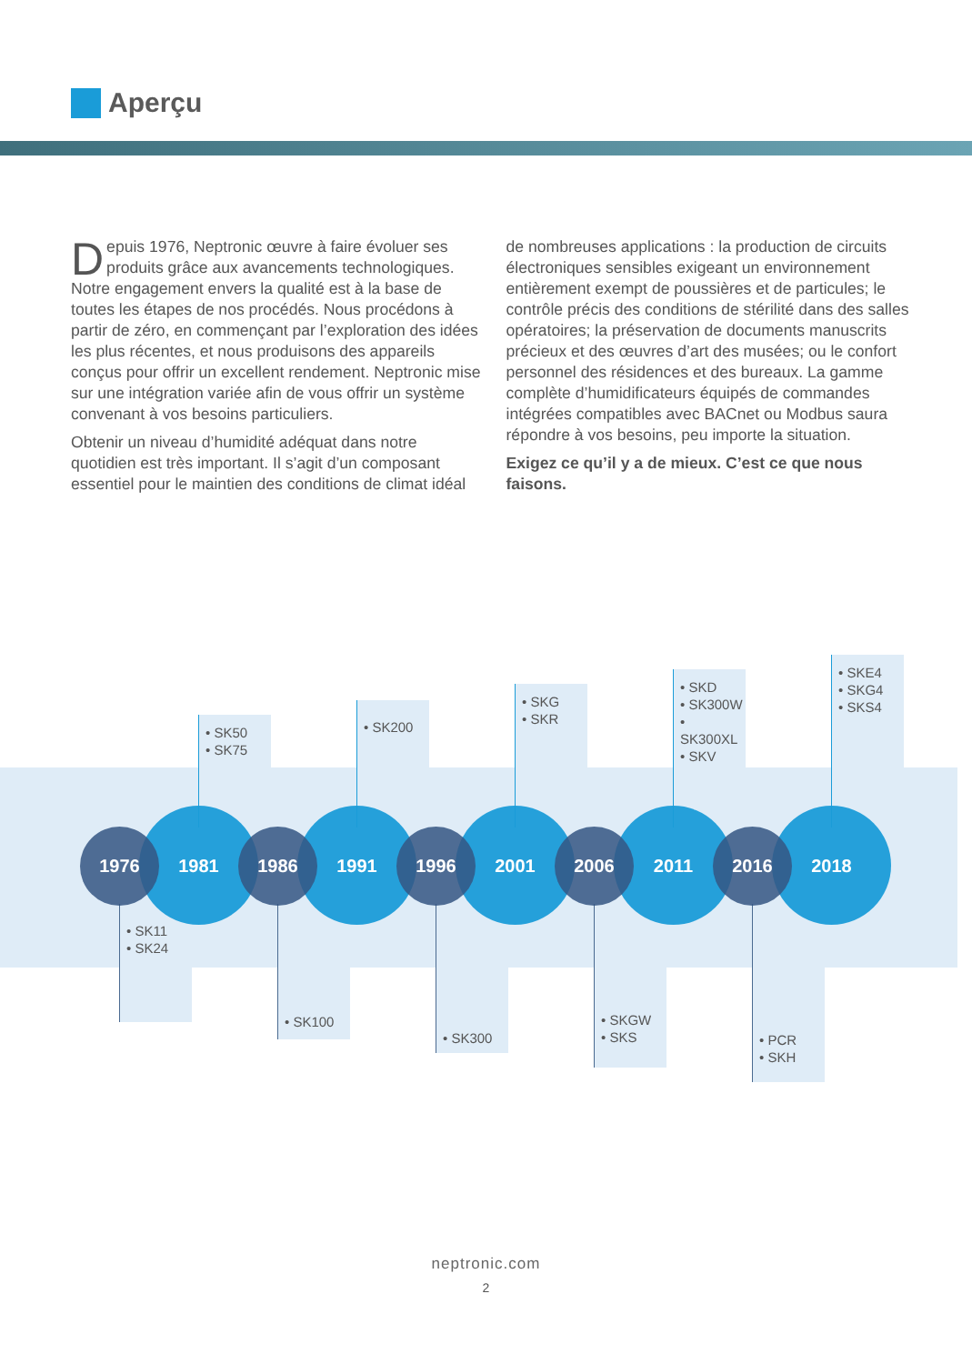Aperçu
Depuis 1976, Neptronic œuvre à faire évoluer ses produits grâce aux avancements technologiques. Notre engagement envers la qualité est à la base de toutes les étapes de nos procédés. Nous procédons à partir de zéro, en commençant par l’exploration des idées les plus récentes, et nous produisons des appareils conçus pour offrir un excellent rendement. Neptronic mise sur une intégration variée afin de vous offrir un système convenant à vos besoins particuliers.
Obtenir un niveau d’humidité adéquat dans notre quotidien est très important. Il s’agit d’un composant essentiel pour le maintien des conditions de climat idéal de nombreuses applications : la production de circuits électroniques sensibles exigeant un environnement entièrement exempt de poussières et de particules; le contrôle précis des conditions de stérilité dans des salles opératoires; la préservation de documents manuscrits précieux et des œuvres d’art des musées; ou le confort personnel des résidences et des bureaux. La gamme complète d’humidificateurs équipés de commandes intégrées compatibles avec BACnet ou Modbus saura répondre à vos besoins, peu importe la situation.
Exigez ce qu’il y a de mieux. C’est ce que nous faisons.
1976
• SK11
• SK24
• SK50
• SK75
1981
1986
• SK100
• SK200
1991
1996
• SK300
• SKG
• SKR
2001
2006
• SKGW
• SKS
• SKD
• SK300W
• SK300XL
• SKV
2011
2016
• PCR
• SKH
• SKE4
• SKG4
• SKS4
2018
neptronic.com
2